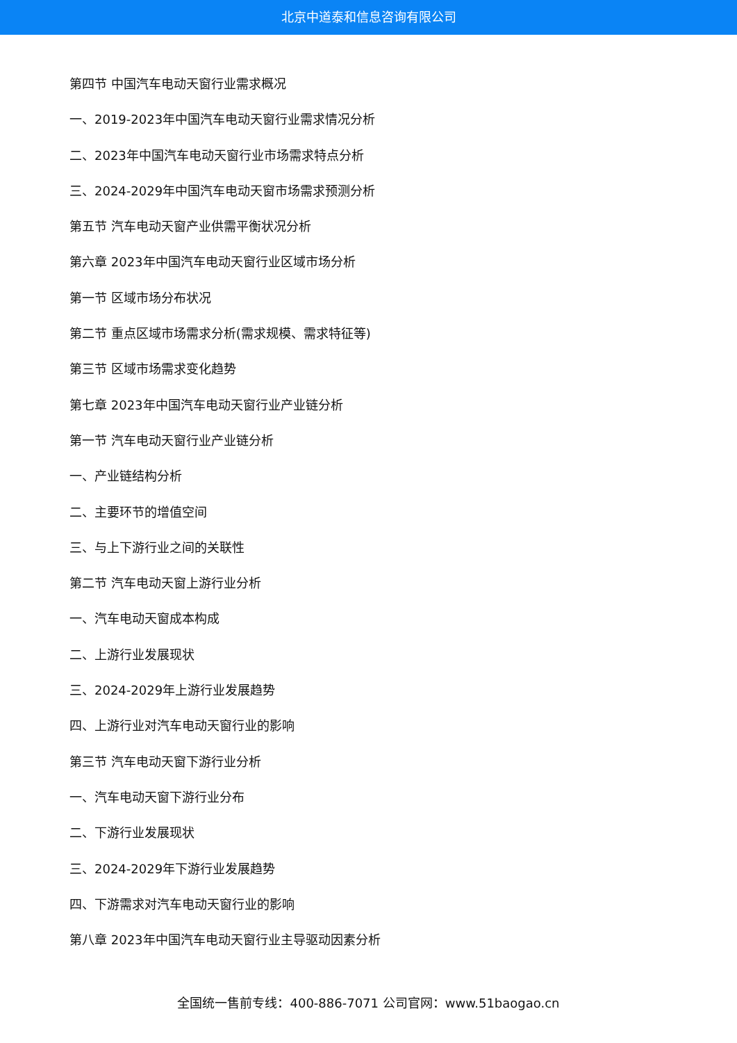北京中道泰和信息咨询有限公司
第四节 中国汽车电动天窗行业需求概况
一、2019-2023年中国汽车电动天窗行业需求情况分析
二、2023年中国汽车电动天窗行业市场需求特点分析
三、2024-2029年中国汽车电动天窗市场需求预测分析
第五节 汽车电动天窗产业供需平衡状况分析
第六章 2023年中国汽车电动天窗行业区域市场分析
第一节 区域市场分布状况
第二节 重点区域市场需求分析(需求规模、需求特征等)
第三节 区域市场需求变化趋势
第七章 2023年中国汽车电动天窗行业产业链分析
第一节 汽车电动天窗行业产业链分析
一、产业链结构分析
二、主要环节的增值空间
三、与上下游行业之间的关联性
第二节 汽车电动天窗上游行业分析
一、汽车电动天窗成本构成
二、上游行业发展现状
三、2024-2029年上游行业发展趋势
四、上游行业对汽车电动天窗行业的影响
第三节 汽车电动天窗下游行业分析
一、汽车电动天窗下游行业分布
二、下游行业发展现状
三、2024-2029年下游行业发展趋势
四、下游需求对汽车电动天窗行业的影响
第八章 2023年中国汽车电动天窗行业主导驱动因素分析
全国统一售前专线：400-886-7071 公司官网：www.51baogao.cn